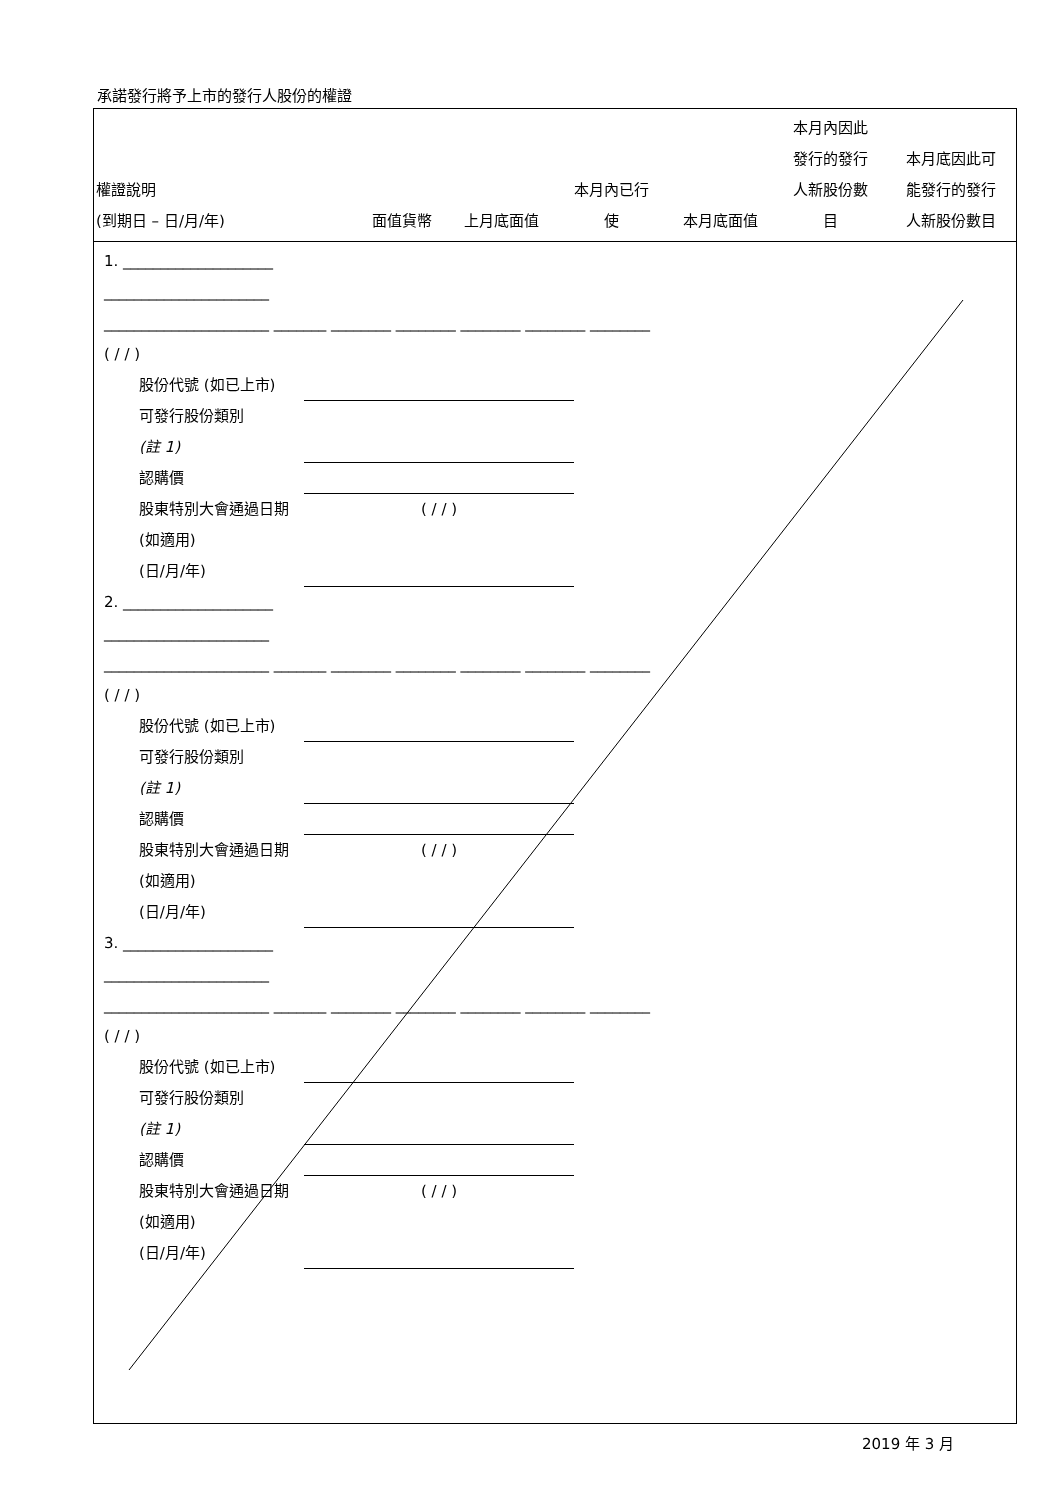承諾發行將予上市的發行人股份的權證
| 權證說明 (到期日 – 日/月/年) | 面值貨幣 | 上月底面值 | 本月內已行 使 | 本月底面值 | 本月內因此 發行的發行 人新股份數 目 | 本月底因此可 能發行的發行 人新股份數目 |
| --- | --- | --- | --- | --- | --- | --- |
1. ____________________
______________________
______________________ _______ ________ ________ ________ ________ ________
( / / )
股份代號 (如已上市)
可發行股份類別
(註 1)
認購價
股東特別大會通過日期 (如適用)
(日/月/年) ( / / )
2. ____________________
______________________
______________________ _______ ________ ________ ________ ________ ________
( / / )
股份代號 (如已上市)
可發行股份類別
(註 1)
認購價
股東特別大會通過日期 (如適用)
(日/月/年) ( / / )
3. ____________________
______________________
______________________ _______ ________ ________ ________ ________ ________
( / / )
股份代號 (如已上市)
可發行股份類別
(註 1)
認購價
股東特別大會通過日期 (如適用)
(日/月/年) ( / / )
2019 年 3 月